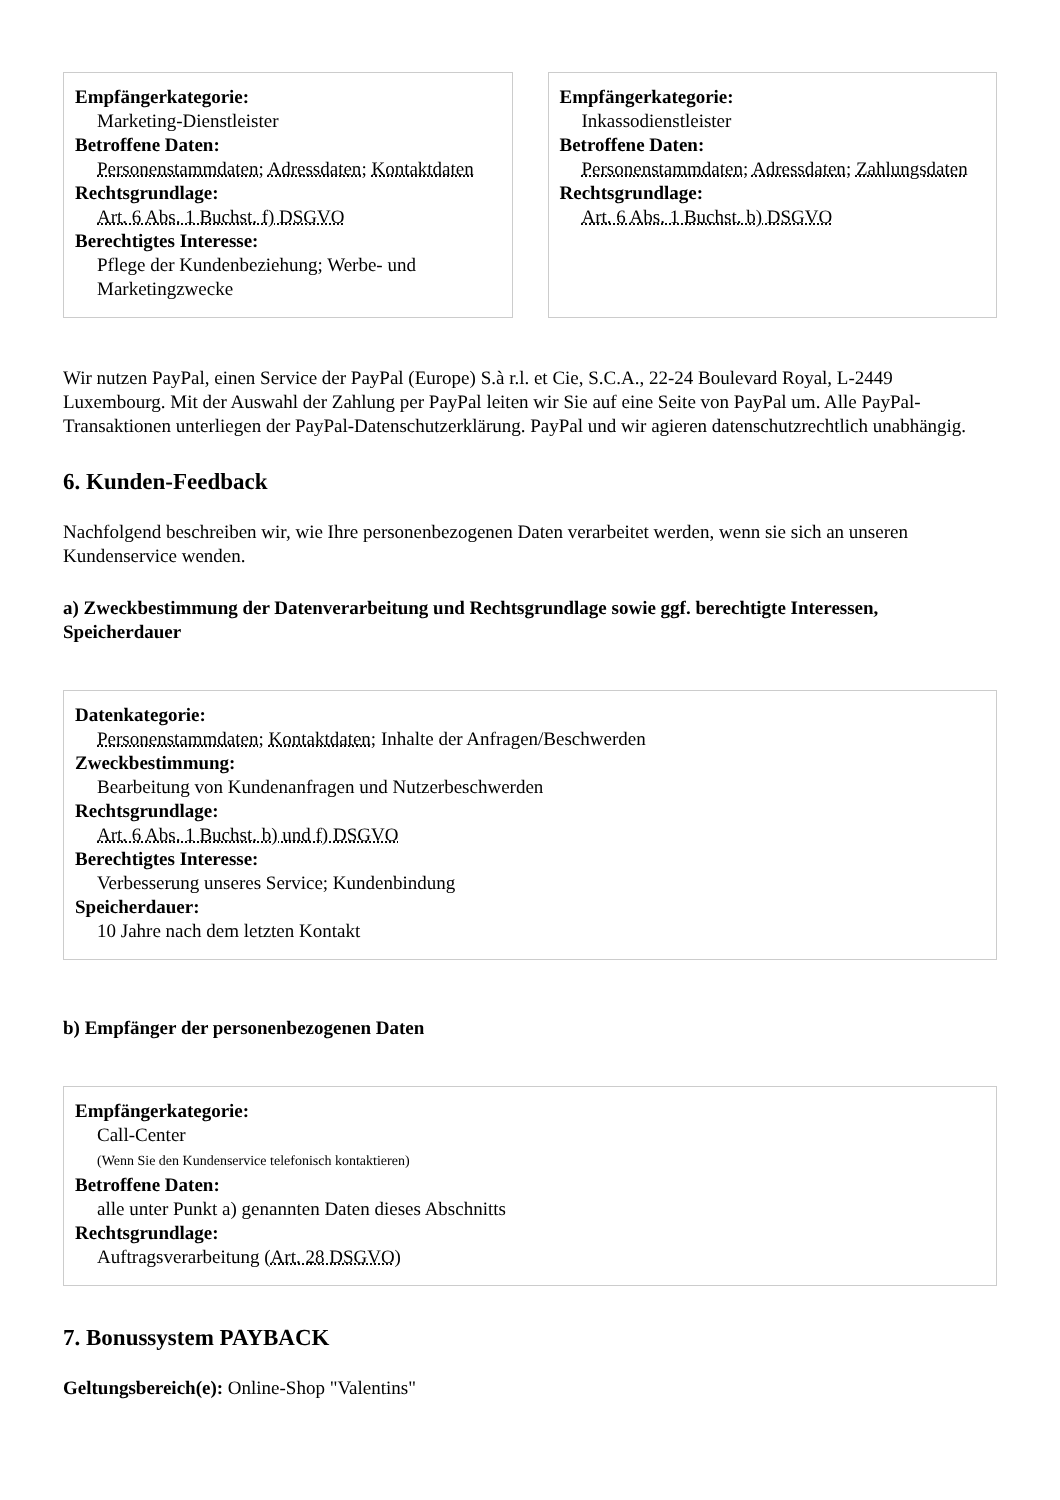Empfängerkategorie:
Marketing-Dienstleister
Betroffene Daten:
Personenstammdaten; Adressdaten; Kontaktdaten
Rechtsgrundlage:
Art. 6 Abs. 1 Buchst. f) DSGVO
Berechtigtes Interesse:
Pflege der Kundenbeziehung; Werbe- und Marketingzwecke
Empfängerkategorie:
Inkassodienstleister
Betroffene Daten:
Personenstammdaten; Adressdaten; Zahlungsdaten
Rechtsgrundlage:
Art. 6 Abs. 1 Buchst. b) DSGVO
Wir nutzen PayPal, einen Service der PayPal (Europe) S.à r.l. et Cie, S.C.A., 22-24 Boulevard Royal, L-2449 Luxembourg. Mit der Auswahl der Zahlung per PayPal leiten wir Sie auf eine Seite von PayPal um. Alle PayPal-Transaktionen unterliegen der PayPal-Datenschutzerklärung. PayPal und wir agieren datenschutzrechtlich unabhängig.
6. Kunden-Feedback
Nachfolgend beschreiben wir, wie Ihre personenbezogenen Daten verarbeitet werden, wenn sie sich an unseren Kundenservice wenden.
a) Zweckbestimmung der Datenverarbeitung und Rechtsgrundlage sowie ggf. berechtigte Interessen, Speicherdauer
Datenkategorie:
Personenstammdaten; Kontaktdaten; Inhalte der Anfragen/Beschwerden
Zweckbestimmung:
Bearbeitung von Kundenanfragen und Nutzerbeschwerden
Rechtsgrundlage:
Art. 6 Abs. 1 Buchst. b) und f) DSGVO
Berechtigtes Interesse:
Verbesserung unseres Service; Kundenbindung
Speicherdauer:
10 Jahre nach dem letzten Kontakt
b) Empfänger der personenbezogenen Daten
Empfängerkategorie:
Call-Center
(Wenn Sie den Kundenservice telefonisch kontaktieren)
Betroffene Daten:
alle unter Punkt a) genannten Daten dieses Abschnitts
Rechtsgrundlage:
Auftragsverarbeitung (Art. 28 DSGVO)
7. Bonussystem PAYBACK
Geltungsbereich(e): Online-Shop "Valentins"